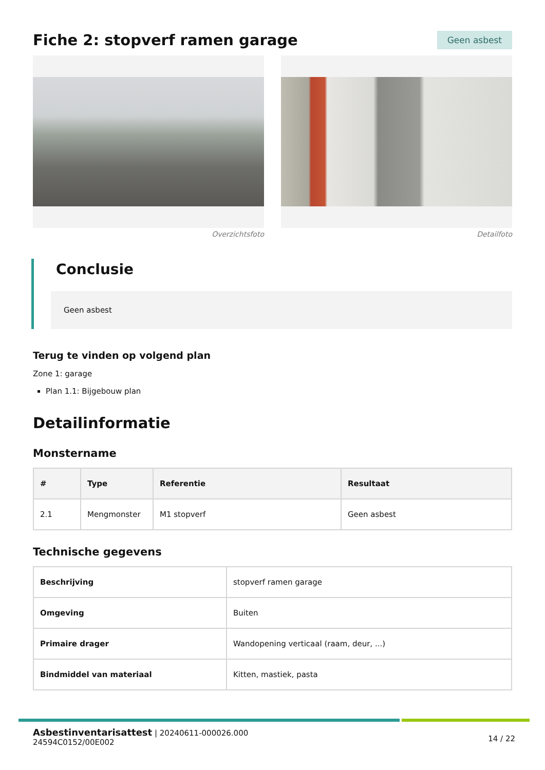Fiche 2: stopverf ramen garage
Geen asbest
Overzichtsfoto Detailfoto
Conclusie
Geen asbest
Terug te vinden op volgend plan
Zone 1: garage
Plan 1.1: Bijgebouw plan
Detailinformatie
Monstername
| # | Type | Referentie | Resultaat |
| --- | --- | --- | --- |
| 2.1 | Mengmonster | M1 stopverf | Geen asbest |
Technische gegevens
| Beschrijving | stopverf ramen garage |
| Omgeving | Buiten |
| Primaire drager | Wandopening verticaal (raam, deur, ...) |
| Bindmiddel van materiaal | Kitten, mastiek, pasta |
Asbestinventarisattest | 20240611-000026.000
24594C0152/00E002
14 / 22